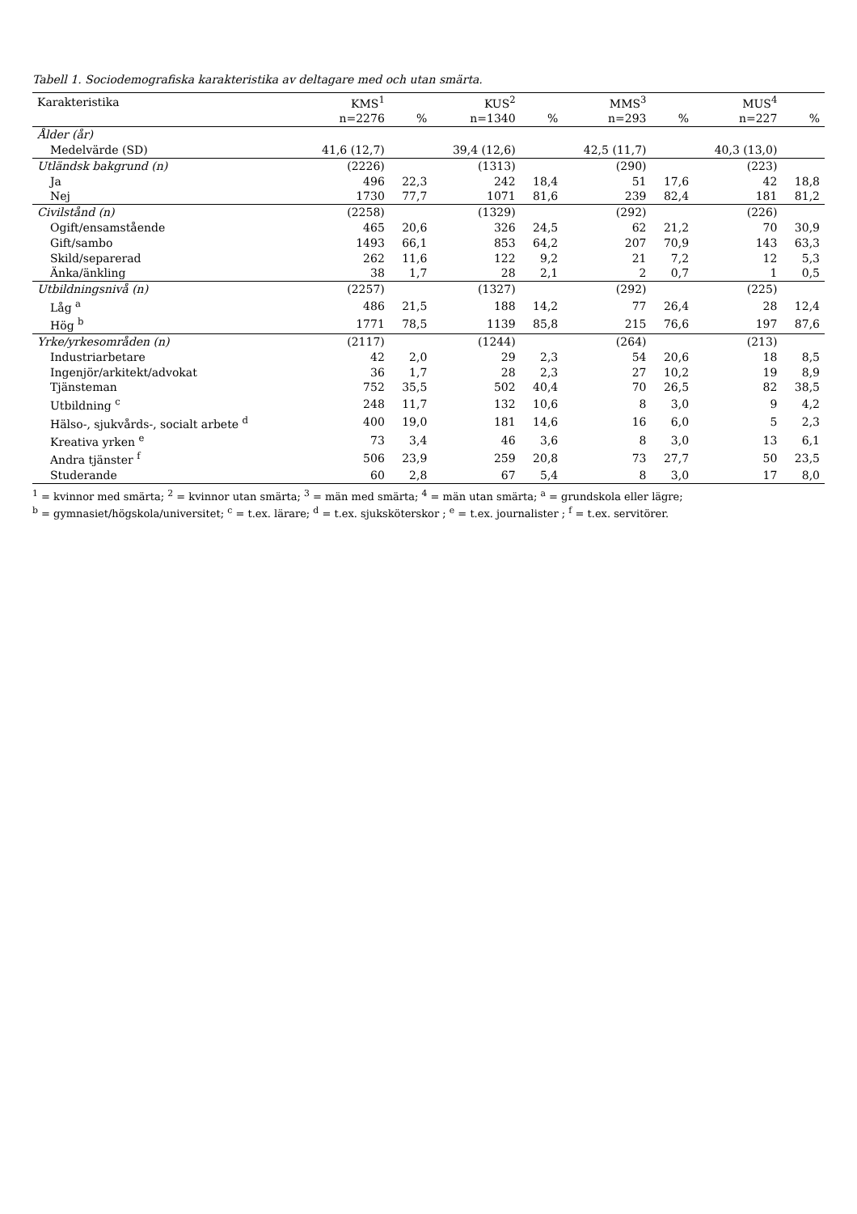Tabell 1. Sociodemografiska karakteristika av deltagare med och utan smärta.
| Karakteristika | KMS<sup>1</sup> | | KUS<sup>2</sup> | | MMS<sup>3</sup> | | MUS<sup>4</sup> | |
| --- | --- | --- | --- | --- | --- | --- | --- | --- |
| | n=2276 | % | n=1340 | % | n=293 | % | n=227 | % |
| Ålder (år) | | | | | | | | |
| Medelvärde (SD) | 41,6 (12,7) | | 39,4 (12,6) | | 42,5 (11,7) | | 40,3 (13,0) | |
| Utländsk bakgrund (n) | (2226) | | (1313) | | (290) | | (223) | |
| Ja | 496 | 22,3 | 242 | 18,4 | 51 | 17,6 | 42 | 18,8 |
| Nej | 1730 | 77,7 | 1071 | 81,6 | 239 | 82,4 | 181 | 81,2 |
| Civilstånd (n) | (2258) | | (1329) | | (292) | | (226) | |
| Ogift/ensamstående | 465 | 20,6 | 326 | 24,5 | 62 | 21,2 | 70 | 30,9 |
| Gift/sambo | 1493 | 66,1 | 853 | 64,2 | 207 | 70,9 | 143 | 63,3 |
| Skild/separerad | 262 | 11,6 | 122 | 9,2 | 21 | 7,2 | 12 | 5,3 |
| Änka/änkling | 38 | 1,7 | 28 | 2,1 | 2 | 0,7 | 1 | 0,5 |
| Utbildningsnivå (n) | (2257) | | (1327) | | (292) | | (225) | |
| Låg <sup>a</sup> | 486 | 21,5 | 188 | 14,2 | 77 | 26,4 | 28 | 12,4 |
| Hög <sup>b</sup> | 1771 | 78,5 | 1139 | 85,8 | 215 | 76,6 | 197 | 87,6 |
| Yrke/yrkesområden (n) | (2117) | | (1244) | | (264) | | (213) | |
| Industriarbetare | 42 | 2,0 | 29 | 2,3 | 54 | 20,6 | 18 | 8,5 |
| Ingenjör/arkitekt/advokat | 36 | 1,7 | 28 | 2,3 | 27 | 10,2 | 19 | 8,9 |
| Tjänsteman | 752 | 35,5 | 502 | 40,4 | 70 | 26,5 | 82 | 38,5 |
| Utbildning <sup>c</sup> | 248 | 11,7 | 132 | 10,6 | 8 | 3,0 | 9 | 4,2 |
| Hälso-, sjukvårds-, socialt arbete <sup>d</sup> | 400 | 19,0 | 181 | 14,6 | 16 | 6,0 | 5 | 2,3 |
| Kreativa yrken <sup>e</sup> | 73 | 3,4 | 46 | 3,6 | 8 | 3,0 | 13 | 6,1 |
| Andra tjänster <sup>f</sup> | 506 | 23,9 | 259 | 20,8 | 73 | 27,7 | 50 | 23,5 |
| Studerande | 60 | 2,8 | 67 | 5,4 | 8 | 3,0 | 17 | 8,0 |
<sup>1</sup> = kvinnor med smärta; <sup>2</sup> = kvinnor utan smärta; <sup>3</sup> = män med smärta; <sup>4</sup> = män utan smärta; <sup>a</sup> = grundskola eller lägre;
<sup>b</sup> = gymnasiet/högskola/universitet; <sup>c</sup> = t.ex. lärare; <sup>d</sup> = t.ex. sjuksköterskor ; <sup>e</sup> = t.ex. journalister ; <sup>f</sup> = t.ex. servitörer.